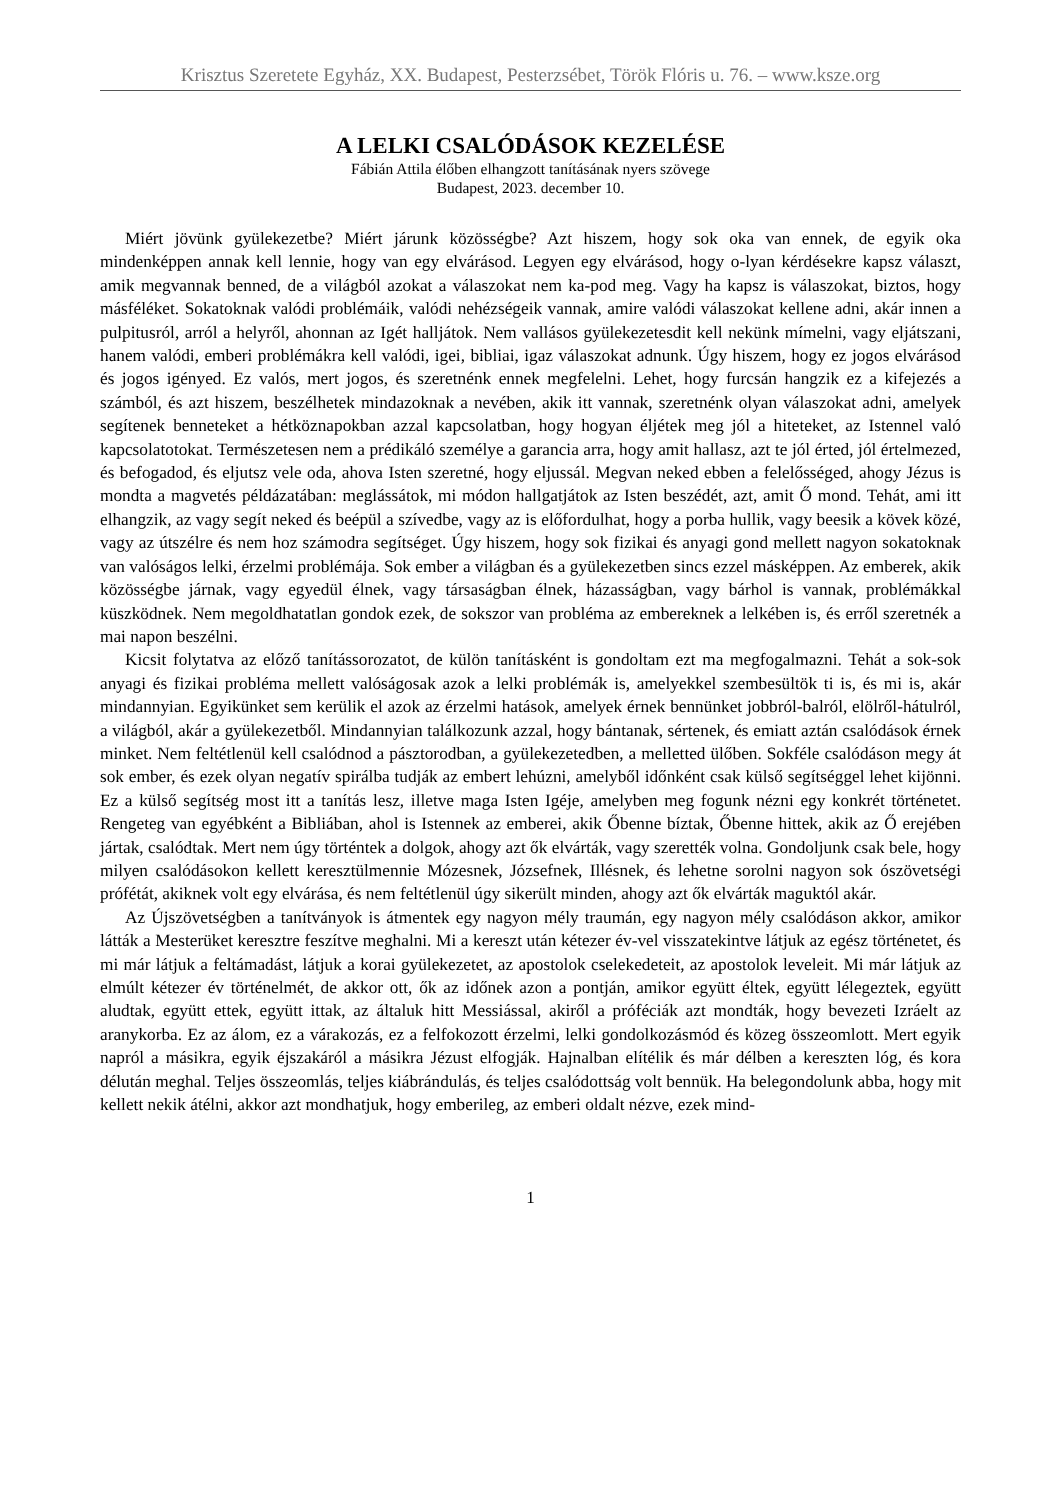Krisztus Szeretete Egyház, XX. Budapest, Pesterzsébet, Török Flóris u. 76. – www.ksze.org
A LELKI CSALÓDÁSOK KEZELÉSE
Fábián Attila élőben elhangzott tanításának nyers szövege
Budapest, 2023. december 10.
Miért jövünk gyülekezetbe? Miért járunk közösségbe? Azt hiszem, hogy sok oka van ennek, de egyik oka mindenképpen annak kell lennie, hogy van egy elvárásod. Legyen egy elvárásod, hogy o-lyan kérdésekre kapsz választ, amik megvannak benned, de a világból azokat a válaszokat nem ka-pod meg. Vagy ha kapsz is válaszokat, biztos, hogy másféléket. Sokatoknak valódi problémáik, valódi nehézségeik vannak, amire valódi válaszokat kellene adni, akár innen a pulpitusról, arról a helyről, ahonnan az Igét halljátok. Nem vallásos gyülekezetesdit kell nekünk mímelni, vagy eljátszani, hanem valódi, emberi problémákra kell valódi, igei, bibliai, igaz válaszokat adnunk. Úgy hiszem, hogy ez jogos elvárásod és jogos igényed. Ez valós, mert jogos, és szeretnénk ennek megfelelni. Lehet, hogy furcsán hangzik ez a kifejezés a számból, és azt hiszem, beszélhetek mindazoknak a nevében, akik itt vannak, szeretnénk olyan válaszokat adni, amelyek segítenek benneteket a hétköznapokban azzal kapcsolatban, hogy hogyan éljétek meg jól a hiteteket, az Istennel való kapcsolatotokat. Természetesen nem a prédikáló személye a garancia arra, hogy amit hallasz, azt te jól érted, jól értelmezed, és befogadod, és eljutsz vele oda, ahova Isten szeretné, hogy eljussál. Megvan neked ebben a felelősséged, ahogy Jézus is mondta a magvetés példázatában: meglássátok, mi módon hallgatjátok az Isten beszédét, azt, amit Ő mond. Tehát, ami itt elhangzik, az vagy segít neked és beépül a szívedbe, vagy az is előfordulhat, hogy a porba hullik, vagy beesik a kövek közé, vagy az útszélre és nem hoz számodra segítséget. Úgy hiszem, hogy sok fizikai és anyagi gond mellett nagyon sokatoknak van valóságos lelki, érzelmi problémája. Sok ember a világban és a gyülekezetben sincs ezzel másképpen. Az emberek, akik közösségbe járnak, vagy egyedül élnek, vagy társaságban élnek, házasságban, vagy bárhol is vannak, problémákkal küszködnek. Nem megoldhatatlan gondok ezek, de sokszor van probléma az embereknek a lelkében is, és erről szeretnék a mai napon beszélni.
Kicsit folytatva az előző tanítássorozatot, de külön tanításként is gondoltam ezt ma megfogalmazni. Tehát a sok-sok anyagi és fizikai probléma mellett valóságosak azok a lelki problémák is, amelyekkel szembesültök ti is, és mi is, akár mindannyian. Egyikünket sem kerülik el azok az érzelmi hatások, amelyek érnek bennünket jobbról-balról, elölről-hátulról, a világból, akár a gyülekezetből. Mindannyian találkozunk azzal, hogy bántanak, sértenek, és emiatt aztán csalódások érnek minket. Nem feltétlenül kell csalódnod a pásztorodban, a gyülekezetedben, a melletted ülőben. Sokféle csalódáson megy át sok ember, és ezek olyan negatív spirálba tudják az embert lehúzni, amelyből időnként csak külső segítséggel lehet kijönni. Ez a külső segítség most itt a tanítás lesz, illetve maga Isten Igéje, amelyben meg fogunk nézni egy konkrét történetet. Rengeteg van egyébként a Bibliában, ahol is Istennek az emberei, akik Őbenne bíztak, Őbenne hittek, akik az Ő erejében jártak, csalódtak. Mert nem úgy történtek a dolgok, ahogy azt ők elvárták, vagy szerették volna. Gondoljunk csak bele, hogy milyen csalódásokon kellett keresztülmennie Mózesnek, Józsefnek, Illésnek, és lehetne sorolni nagyon sok ószövetségi prófétát, akiknek volt egy elvárása, és nem feltétlenül úgy sikerült minden, ahogy azt ők elvárták maguktól akár.
Az Újszövetségben a tanítványok is átmentek egy nagyon mély traumán, egy nagyon mély csalódáson akkor, amikor látták a Mesterüket keresztre feszítve meghalni. Mi a kereszt után kétezer év-vel visszatekintve látjuk az egész történetet, és mi már látjuk a feltámadást, látjuk a korai gyülekezetet, az apostolok cselekedeteit, az apostolok leveleit. Mi már látjuk az elmúlt kétezer év történelmét, de akkor ott, ők az időnek azon a pontján, amikor együtt éltek, együtt lélegeztek, együtt aludtak, együtt ettek, együtt ittak, az általuk hitt Messiással, akiről a próféciák azt mondták, hogy bevezeti Izráelt az aranykorba. Ez az álom, ez a várakozás, ez a felfokozott érzelmi, lelki gondolkozásmód és közeg összeomlott. Mert egyik napról a másikra, egyik éjszakáról a másikra Jézust elfogják. Hajnalban elítélik és már délben a kereszten lóg, és kora délután meghal. Teljes összeomlás, teljes kiábrándulás, és teljes csalódottság volt bennük. Ha belegondolunk abba, hogy mit kellett nekik átélni, akkor azt mondhatjuk, hogy emberileg, az emberi oldalt nézve, ezek mind-
1